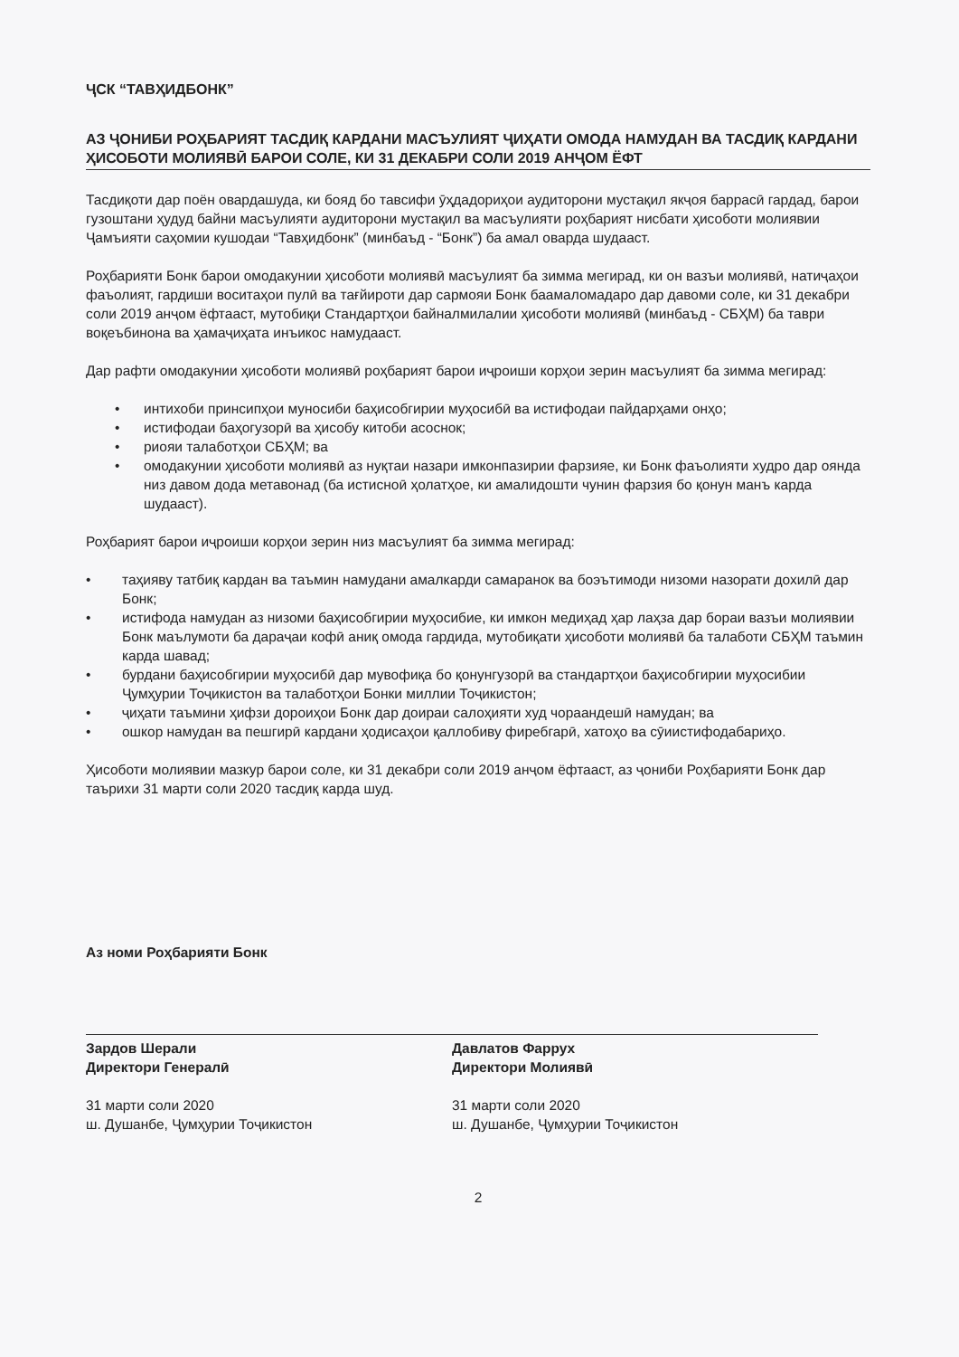ҶСК “ТАВҲИДБОНК”
АЗ ҶОНИБИ РОҲБАРИЯТ ТАСДИҚ КАРДАНИ МАСЪУЛИЯТ ҶИҲАТИ ОМОДА НАМУДАН ВА ТАСДИҚ КАРДАНИ ҲИСОБОТИ МОЛИЯВӢ БАРОИ СОЛЕ, КИ 31 ДЕКАБРИ СОЛИ 2019 АНҶОМ ЁФТ
Тасдиқоти дар поён овардашуда, ки бояд бо тавсифи ӯҳдадориҳои аудиторони мустақил якҷоя баррасӣ гардад, барои гузоштани ҳудуд байни масъулияти аудиторони мустақил ва масъулияти роҳбарият нисбати ҳисоботи молиявии Ҷамъияти саҳомии кушодаи “Тавҳидбонк” (минбаъд - “Бонк”) ба амал оварда шудааст.
Роҳбарияти Бонк барои омодакунии ҳисоботи молиявӣ масъулият ба зимма мегирад, ки он вазъи молиявӣ, натиҷаҳои фаъолият, гардиши воситаҳои пулӣ ва тағйироти дар сармояи Бонк баамаломадаро дар давоми соле, ки 31 декабри соли 2019 анҷом ёфтааст, мутобиқи Стандартҳои байналмилалии ҳисоботи молиявӣ (минбаъд - СБҲМ) ба таври воқеъбинона ва ҳамаҷиҳата инъикос намудааст.
Дар рафти омодакунии ҳисоботи молиявӣ роҳбарият барои иҷроиши корҳои зерин масъулият ба зимма мегирад:
• интихоби принсипҳои муносиби баҳисобгирии муҳосибӣ ва истифодаи пайдарҳами онҳо;
• истифодаи баҳогузорӣ ва ҳисобу китоби асоснок;
• риояи талаботҳои СБҲМ; ва
• омодакунии ҳисоботи молиявӣ аз нуқтаи назари имконпазирии фарзияе, ки Бонк фаъолияти худро дар оянда низ давом дода метавонад (ба истисноӣ ҳолатҳое, ки амалидошти чунин фарзия бо қонун манъ карда шудааст).
Роҳбарият барои иҷроиши корҳои зерин низ масъулият ба зимма мегирад:
• таҳияву татбиқ кардан ва таъмин намудани амалкарди самаранок ва боэътимоди низоми назорати дохилӣ дар Бонк;
• истифода намудан аз низоми баҳисобгирии муҳосибие, ки имкон медиҳад ҳар лаҳза дар бораи вазъи молиявии Бонк маълумоти ба дараҷаи кофӣ аниқ омода гардида, мутобиқати ҳисоботи молиявӣ ба талаботи СБҲМ таъмин карда шавад;
• бурдани баҳисобгирии муҳосибӣ дар мувофиқа бо қонунгузорӣ ва стандартҳои баҳисобгирии муҳосибии Ҷумҳурии Тоҷикистон ва талаботҳои Бонки миллии Тоҷикистон;
• ҷиҳати таъмини ҳифзи дороиҳои Бонк дар доираи салоҳияти худ чораандешӣ намудан; ва
• ошкор намудан ва пешгирӣ кардани ҳодисаҳои қаллобиву фиребгарӣ, хатоҳо ва сӯиистифодабариҳо.
Ҳисоботи молиявии мазкур барои соле, ки 31 декабри соли 2019 анҷом ёфтааст, аз ҷониби Роҳбарияти Бонк дар таърихи 31 марти соли 2020 тасдиқ карда шуд.
Аз номи Роҳбарияти Бонк
Зардов Шерали
Директори Генералӣ
31 марти соли 2020
ш. Душанбе, Ҷумҳурии Тоҷикистон
Давлатов Фаррух
Директори Молиявӣ
31 марти соли 2020
ш. Душанбе, Ҷумҳурии Тоҷикистон
2